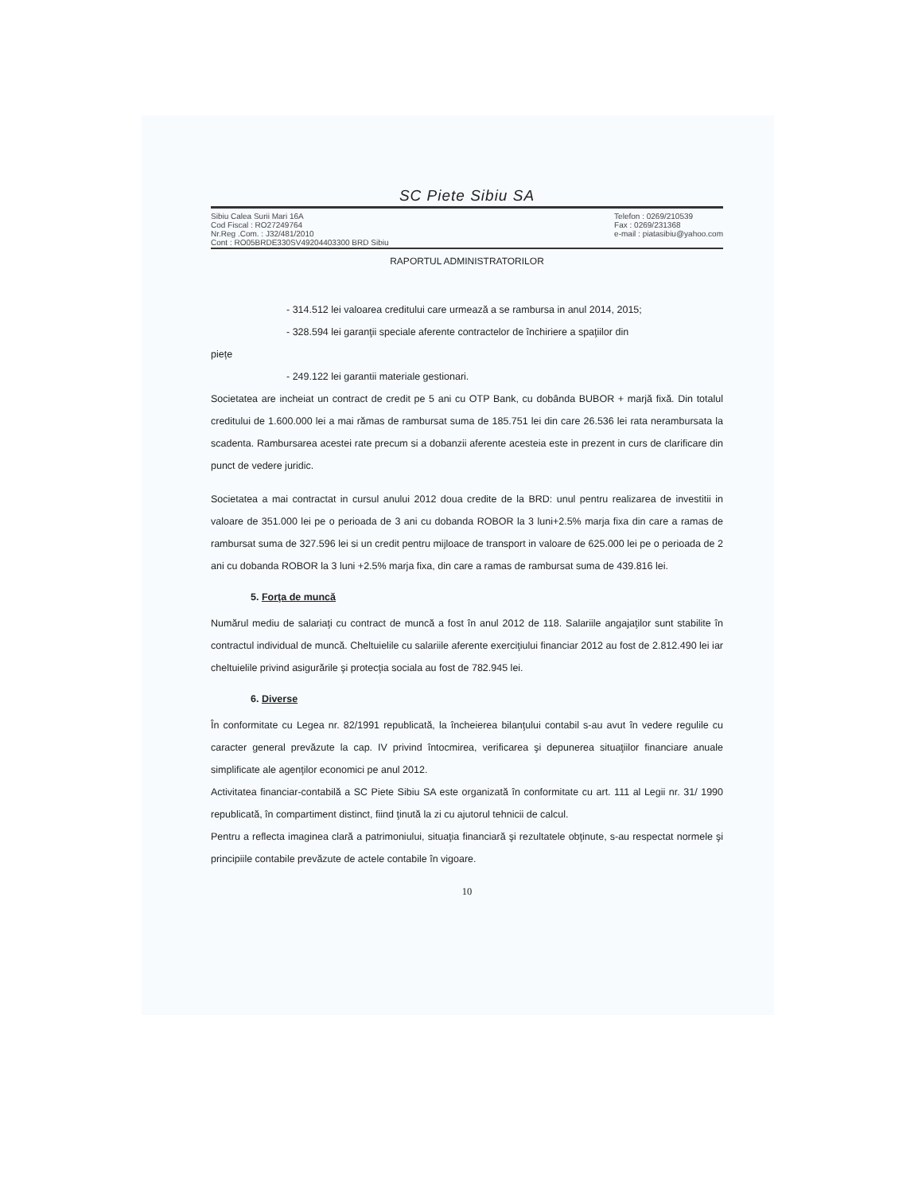SC Piete Sibiu SA
Sibiu Calea Surii Mari 16A
Cod Fiscal : RO27249764
Nr.Reg .Com. : J32/481/2010
Cont : RO05BRDE330SV49204403300 BRD Sibiu
Telefon : 0269/210539
Fax : 0269/231368
e-mail : piatasibiu@yahoo.com
RAPORTUL ADMINISTRATORILOR
- 314.512 lei valoarea creditului care urmează a se rambursa in anul 2014, 2015;
- 328.594 lei garanţii speciale aferente contractelor de închiriere a spaţiilor din
piețe
- 249.122 lei garantii materiale gestionari.
Societatea are incheiat un contract de credit pe 5 ani cu OTP Bank, cu dobânda BUBOR + marjă fixă. Din totalul creditului de 1.600.000 lei a mai rămas de rambursat suma de 185.751 lei din care 26.536 lei rata nerambursata la scadenta. Rambursarea acestei rate precum si a dobanzii aferente acesteia este in prezent in curs de clarificare din punct de vedere juridic.
Societatea a mai contractat in cursul anului 2012 doua credite de la BRD: unul pentru realizarea de investitii in valoare de 351.000 lei pe o perioada de 3 ani cu dobanda ROBOR la 3 luni+2.5% marja fixa din care a ramas de rambursat suma de 327.596 lei si un credit pentru mijloace de transport in valoare de 625.000 lei pe o perioada de 2 ani cu dobanda ROBOR la 3 luni +2.5% marja fixa, din care a ramas de rambursat suma de 439.816 lei.
5. Forţa de muncă
Numărul mediu de salariaţi cu contract de muncă a fost în anul 2012 de 118. Salariile angajaţilor sunt stabilite în contractul individual de muncă. Cheltuielile cu salariile aferente exerciţiului financiar 2012 au fost de 2.812.490 lei iar cheltuielile privind asigurările şi protecţia sociala au fost de 782.945 lei.
6. Diverse
În conformitate cu Legea nr. 82/1991 republicată, la încheierea bilanţului contabil s-au avut în vedere regulile cu caracter general prevăzute la cap. IV privind întocmirea, verificarea şi depunerea situaţiilor financiare anuale simplificate ale agenţilor economici pe anul 2012.
Activitatea financiar-contabilă a SC Piete Sibiu SA este organizată în conformitate cu art. 111 al Legii nr. 31/ 1990 republicată, în compartiment distinct, fiind ţinută la zi cu ajutorul tehnicii de calcul.
Pentru a reflecta imaginea clară a patrimoniului, situaţia financiară şi rezultatele obţinute, s-au respectat normele şi principiile contabile prevăzute de actele contabile în vigoare.
10